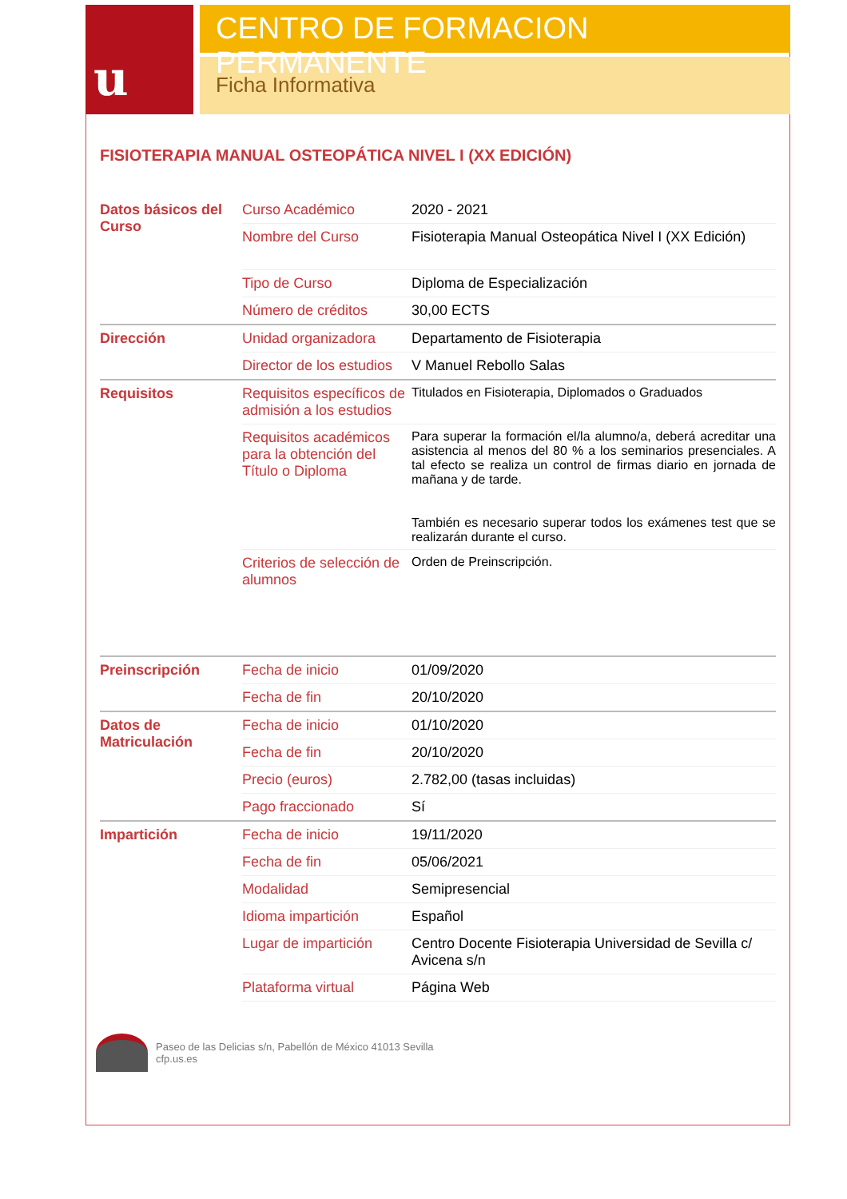u
CENTRO DE FORMACION PERMANENTE
Ficha Informativa
FISIOTERAPIA MANUAL OSTEOPÁTICA NIVEL I (XX EDICIÓN)
| Datos básicos del Curso | Curso Académico | 2020 - 2021 |
| | Nombre del Curso | Fisioterapia Manual Osteopática Nivel I (XX Edición) |
| | Tipo de Curso | Diploma de Especialización |
| | Número de créditos | 30,00 ECTS |
| Dirección | Unidad organizadora | Departamento de Fisioterapia |
| | Director de los estudios | V Manuel Rebollo Salas |
| Requisitos | Requisitos específicos de admisión a los estudios | Titulados en Fisioterapia, Diplomados o Graduados |
| | Requisitos académicos para la obtención del Título o Diploma | Para superar la formación el/la alumno/a, deberá acreditar una asistencia al menos del 80 % a los seminarios presenciales. A tal efecto se realiza un control de firmas diario en jornada de mañana y de tarde. También es necesario superar todos los exámenes test que se realizarán durante el curso. |
| | Criterios de selección de alumnos | Orden de Preinscripción. |
| Preinscripción | Fecha de inicio | 01/09/2020 |
| | Fecha de fin | 20/10/2020 |
| Datos de Matriculación | Fecha de inicio | 01/10/2020 |
| | Fecha de fin | 20/10/2020 |
| | Precio (euros) | 2.782,00 (tasas incluidas) |
| | Pago fraccionado | Sí |
| Impartición | Fecha de inicio | 19/11/2020 |
| | Fecha de fin | 05/06/2021 |
| | Modalidad | Semipresencial |
| | Idioma impartición | Español |
| | Lugar de impartición | Centro Docente Fisioterapia Universidad de Sevilla c/ Avicena s/n |
| | Plataforma virtual | Página Web |
Paseo de las Delicias s/n, Pabellón de México 41013 Sevilla
cfp.us.es